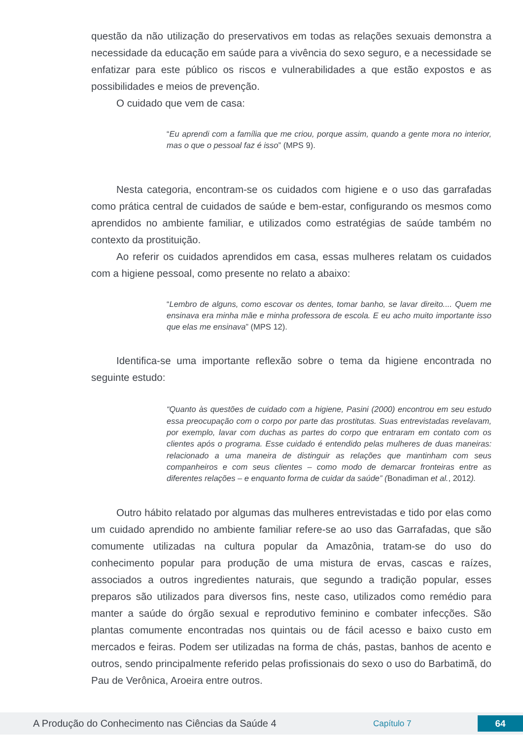questão da não utilização do preservativos em todas as relações sexuais demonstra a necessidade da educação em saúde para a vivência do sexo seguro, e a necessidade se enfatizar para este público os riscos e vulnerabilidades a que estão expostos e as possibilidades e meios de prevenção.
O cuidado que vem de casa:
“Eu aprendi com a família que me criou, porque assim, quando a gente mora no interior, mas o que o pessoal faz é isso” (MPS 9).
Nesta categoria, encontram-se os cuidados com higiene e o uso das garrafadas como prática central de cuidados de saúde e bem-estar, configurando os mesmos como aprendidos no ambiente familiar, e utilizados como estratégias de saúde também no contexto da prostituição.
Ao referir os cuidados aprendidos em casa, essas mulheres relatam os cuidados com a higiene pessoal, como presente no relato a abaixo:
“Lembro de alguns, como escovar os dentes, tomar banho, se lavar direito.... Quem me ensinava era minha mãe e minha professora de escola. E eu acho muito importante isso que elas me ensinava” (MPS 12).
Identifica-se uma importante reflexão sobre o tema da higiene encontrada no seguinte estudo:
“Quanto às questões de cuidado com a higiene, Pasini (2000) encontrou em seu estudo essa preocupação com o corpo por parte das prostitutas. Suas entrevistadas revelavam, por exemplo, lavar com duchas as partes do corpo que entraram em contato com os clientes após o programa. Esse cuidado é entendido pelas mulheres de duas maneiras: relacionado a uma maneira de distinguir as relações que mantinham com seus companheiros e com seus clientes – como modo de demarcar fronteiras entre as diferentes relações – e enquanto forma de cuidar da saúde” (Bonadiman et al., 2012).
Outro hábito relatado por algumas das mulheres entrevistadas e tido por elas como um cuidado aprendido no ambiente familiar refere-se ao uso das Garrafadas, que são comumente utilizadas na cultura popular da Amazônia, tratam-se do uso do conhecimento popular para produção de uma mistura de ervas, cascas e raízes, associados a outros ingredientes naturais, que segundo a tradição popular, esses preparos são utilizados para diversos fins, neste caso, utilizados como remédio para manter a saúde do órgão sexual e reprodutivo feminino e combater infecções. São plantas comumente encontradas nos quintais ou de fácil acesso e baixo custo em mercados e feiras. Podem ser utilizadas na forma de chás, pastas, banhos de acento e outros, sendo principalmente referido pelas profissionais do sexo o uso do Barbatimã, do Pau de Verônica, Aroeira entre outros.
A Produção do Conhecimento nas Ciências da Saúde 4
Capítulo 7
64